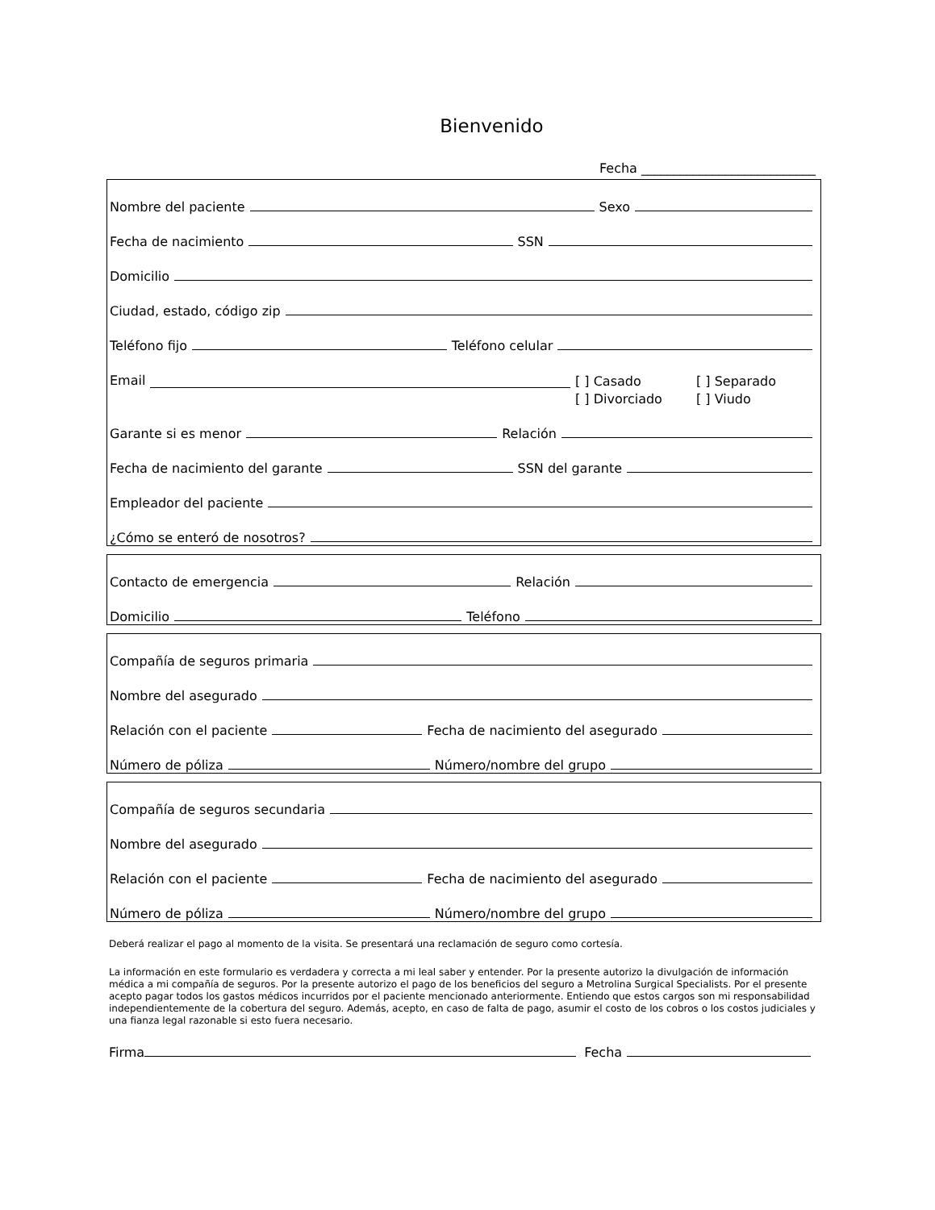Bienvenido
Fecha ___________________________
Nombre del paciente Sexo
Fecha de nacimiento SSN
Domicilio
Ciudad, estado, código zip
Teléfono fijo Teléfono celular
Email
[ ] Casado [ ] Separado [ ] Divorciado [ ] Viudo
Garante si es menor Relación
Fecha de nacimiento del garante SSN del garante
Empleador del paciente
¿Cómo se enteró de nosotros?
Contacto de emergencia Relación
Domicilio Teléfono
Compañía de seguros primaria
Nombre del asegurado
Relación con el paciente Fecha de nacimiento del asegurado
Número de póliza Número/nombre del grupo
Compañía de seguros secundaria
Nombre del asegurado
Relación con el paciente Fecha de nacimiento del asegurado
Número de póliza Número/nombre del grupo
Deberá realizar el pago al momento de la visita. Se presentará una reclamación de seguro como cortesía.
La información en este formulario es verdadera y correcta a mi leal saber y entender. Por la presente autorizo la divulgación de información médica a mi compañía de seguros. Por la presente autorizo el pago de los beneficios del seguro a Metrolina Surgical Specialists. Por el presente acepto pagar todos los gastos médicos incurridos por el paciente mencionado anteriormente. Entiendo que estos cargos son mi responsabilidad independientemente de la cobertura del seguro. Además, acepto, en caso de falta de pago, asumir el costo de los cobros o los costos judiciales y una fianza legal razonable si esto fuera necesario.
Firma Fecha